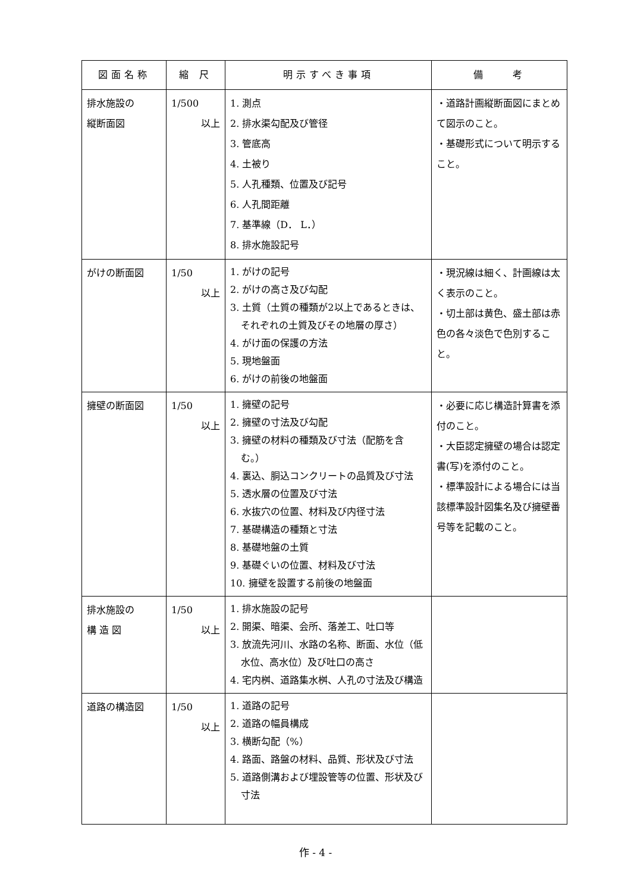| 図面名称 | 縮 尺 | 明示すべき事項 | 備 考 |
| --- | --- | --- | --- |
| 排水施設の 縦断面図 | 1/500 以上 | 1. 測点 2. 排水渠勾配及び管径 3. 管底高 4. 土被り 5. 人孔種類、位置及び記号 6. 人孔間距離 7. 基準線（D． L．） 8. 排水施設記号 | ・道路計画縦断面図にまとめて図示のこと。 ・基礎形式について明示すること。 |
| がけの断面図 | 1/50 以上 | 1. がけの記号 2. がけの高さ及び勾配 3. 土質（土質の種類が2以上であるときは、それぞれの土質及びその地層の厚さ） 4. がけ面の保護の方法 5. 現地盤面 6. がけの前後の地盤面 | ・現況線は細く、計画線は太く表示のこと。 ・切土部は黄色、盛土部は赤色の各々淡色で色別すること。 |
| 擁壁の断面図 | 1/50 以上 | 1. 擁壁の記号 2. 擁壁の寸法及び勾配 3. 擁壁の材料の種類及び寸法（配筋を含む。） 4. 裏込、胴込コンクリートの品質及び寸法 5. 透水層の位置及び寸法 6. 水抜穴の位置、材料及び内径寸法 7. 基礎構造の種類と寸法 8. 基礎地盤の土質 9. 基礎ぐいの位置、材料及び寸法 10. 擁壁を設置する前後の地盤面 | ・必要に応じ構造計算書を添付のこと。 ・大臣認定擁壁の場合は認定書(写)を添付のこと。 ・標準設計による場合には当該標準設計図集名及び擁壁番号等を記載のこと。 |
| 排水施設の 構 造 図 | 1/50 以上 | 1. 排水施設の記号 2. 開渠、暗渠、会所、落差工、吐口等 3. 放流先河川、水路の名称、断面、水位（低水位、高水位）及び吐口の高さ 4. 宅内桝、道路集水桝、人孔の寸法及び構造 | |
| 道路の構造図 | 1/50 以上 | 1. 道路の記号 2. 道路の幅員構成 3. 横断勾配（%） 4. 路面、路盤の材料、品質、形状及び寸法 5. 道路側溝および埋設管等の位置、形状及び寸法 | |
作 - 4 -